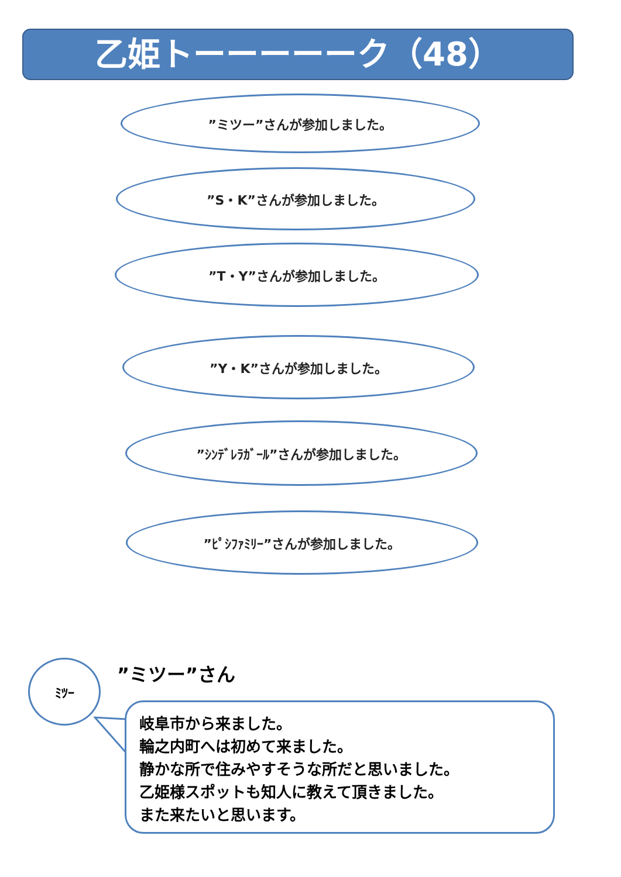乙姫トーーーーーク（48）
”ミツー”さんが参加しました。
”S・K”さんが参加しました。
”T・Y”さんが参加しました。
”Y・K”さんが参加しました。
”ｼﾝﾃﾞﾚﾗｶﾞｰﾙ”さんが参加しました。
”ﾋﾟｼﾌｧﾐﾘｰ”さんが参加しました。
ﾐﾂｰ ”ミツー”さん
岐阜市から来ました。
輪之内町へは初めて来ました。
静かな所で住みやすそうな所だと思いました。
乙姫様スポットも知人に教えて頂きました。
また来たいと思います。